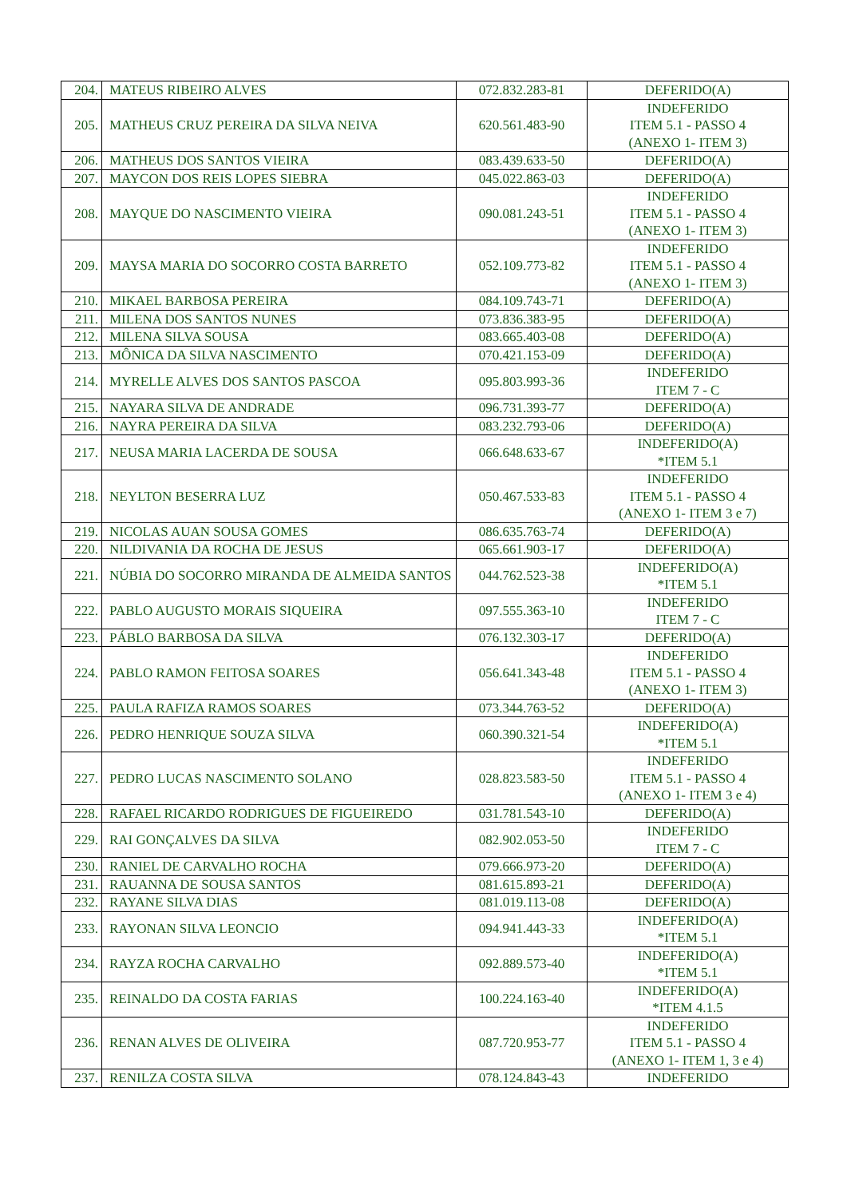| 204. | MATEUS RIBEIRO ALVES | 072.832.283-81 | DEFERIDO(A) |
| 205. | MATHEUS CRUZ PEREIRA DA SILVA NEIVA | 620.561.483-90 | INDEFERIDO ITEM 5.1 - PASSO 4 (ANEXO 1- ITEM 3) |
| 206. | MATHEUS DOS SANTOS VIEIRA | 083.439.633-50 | DEFERIDO(A) |
| 207. | MAYCON DOS REIS LOPES SIEBRA | 045.022.863-03 | DEFERIDO(A) |
| 208. | MAYQUE DO NASCIMENTO VIEIRA | 090.081.243-51 | INDEFERIDO ITEM 5.1 - PASSO 4 (ANEXO 1- ITEM 3) |
| 209. | MAYSA MARIA DO SOCORRO COSTA BARRETO | 052.109.773-82 | INDEFERIDO ITEM 5.1 - PASSO 4 (ANEXO 1- ITEM 3) |
| 210. | MIKAEL BARBOSA PEREIRA | 084.109.743-71 | DEFERIDO(A) |
| 211. | MILENA DOS SANTOS NUNES | 073.836.383-95 | DEFERIDO(A) |
| 212. | MILENA SILVA SOUSA | 083.665.403-08 | DEFERIDO(A) |
| 213. | MÔNICA DA SILVA NASCIMENTO | 070.421.153-09 | DEFERIDO(A) |
| 214. | MYRELLE ALVES DOS SANTOS PASCOA | 095.803.993-36 | INDEFERIDO ITEM 7 - C |
| 215. | NAYARA SILVA DE ANDRADE | 096.731.393-77 | DEFERIDO(A) |
| 216. | NAYRA PEREIRA DA SILVA | 083.232.793-06 | DEFERIDO(A) |
| 217. | NEUSA MARIA LACERDA DE SOUSA | 066.648.633-67 | INDEFERIDO(A) *ITEM 5.1 |
| 218. | NEYLTON BESERRA LUZ | 050.467.533-83 | INDEFERIDO ITEM 5.1 - PASSO 4 (ANEXO 1- ITEM 3 e 7) |
| 219. | NICOLAS AUAN SOUSA GOMES | 086.635.763-74 | DEFERIDO(A) |
| 220. | NILDIVANIA DA ROCHA DE JESUS | 065.661.903-17 | DEFERIDO(A) |
| 221. | NÚBIA DO SOCORRO MIRANDA DE ALMEIDA SANTOS | 044.762.523-38 | INDEFERIDO(A) *ITEM 5.1 |
| 222. | PABLO AUGUSTO MORAIS SIQUEIRA | 097.555.363-10 | INDEFERIDO ITEM 7 - C |
| 223. | PÁBLO BARBOSA DA SILVA | 076.132.303-17 | DEFERIDO(A) |
| 224. | PABLO RAMON FEITOSA SOARES | 056.641.343-48 | INDEFERIDO ITEM 5.1 - PASSO 4 (ANEXO 1- ITEM 3) |
| 225. | PAULA RAFIZA RAMOS SOARES | 073.344.763-52 | DEFERIDO(A) |
| 226. | PEDRO HENRIQUE SOUZA SILVA | 060.390.321-54 | INDEFERIDO(A) *ITEM 5.1 |
| 227. | PEDRO LUCAS NASCIMENTO SOLANO | 028.823.583-50 | INDEFERIDO ITEM 5.1 - PASSO 4 (ANEXO 1- ITEM 3 e 4) |
| 228. | RAFAEL RICARDO RODRIGUES DE FIGUEIREDO | 031.781.543-10 | DEFERIDO(A) |
| 229. | RAI GONÇALVES DA SILVA | 082.902.053-50 | INDEFERIDO ITEM 7 - C |
| 230. | RANIEL DE CARVALHO ROCHA | 079.666.973-20 | DEFERIDO(A) |
| 231. | RAUANNA DE SOUSA SANTOS | 081.615.893-21 | DEFERIDO(A) |
| 232. | RAYANE SILVA DIAS | 081.019.113-08 | DEFERIDO(A) |
| 233. | RAYONAN SILVA LEONCIO | 094.941.443-33 | INDEFERIDO(A) *ITEM 5.1 |
| 234. | RAYZA ROCHA CARVALHO | 092.889.573-40 | INDEFERIDO(A) *ITEM 5.1 |
| 235. | REINALDO DA COSTA FARIAS | 100.224.163-40 | INDEFERIDO(A) *ITEM 4.1.5 |
| 236. | RENAN ALVES DE OLIVEIRA | 087.720.953-77 | INDEFERIDO ITEM 5.1 - PASSO 4 (ANEXO 1- ITEM 1, 3 e 4) |
| 237. | RENILZA COSTA SILVA | 078.124.843-43 | INDEFERIDO |